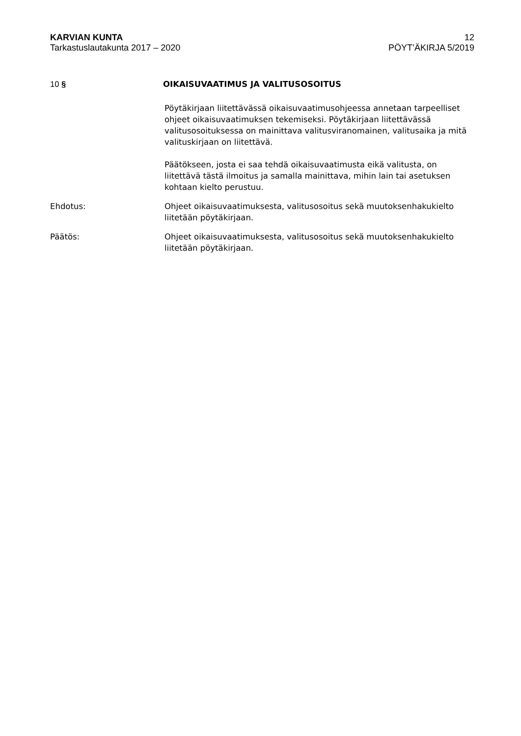KARVIAN KUNTA
Tarkastuslautakunta 2017 – 2020
12
PÖYT’ÄKIRJA 5/2019
10 § OIKAISUVAATIMUS JA VALITUSOSOITUS
Pöytäkirjaan liitettävässä oikaisuvaatimusohjeessa annetaan tarpeelliset ohjeet oikaisuvaatimuksen tekemiseksi. Pöytäkirjaan liitettävässä valitusosoituksessa on mainittava valitusviranomainen, valitusaika ja mitä valituskirjaan on liitettävä.
Päätökseen, josta ei saa tehdä oikaisuvaatimusta eikä valitusta, on liitettävä tästä ilmoitus ja samalla mainittava, mihin lain tai asetuksen kohtaan kielto perustuu.
Ehdotus: Ohjeet oikaisuvaatimuksesta, valitusosoitus sekä muutoksenhakukielto liitetään pöytäkirjaan.
Päätös: Ohjeet oikaisuvaatimuksesta, valitusosoitus sekä muutoksenhakukielto liitetään pöytäkirjaan.